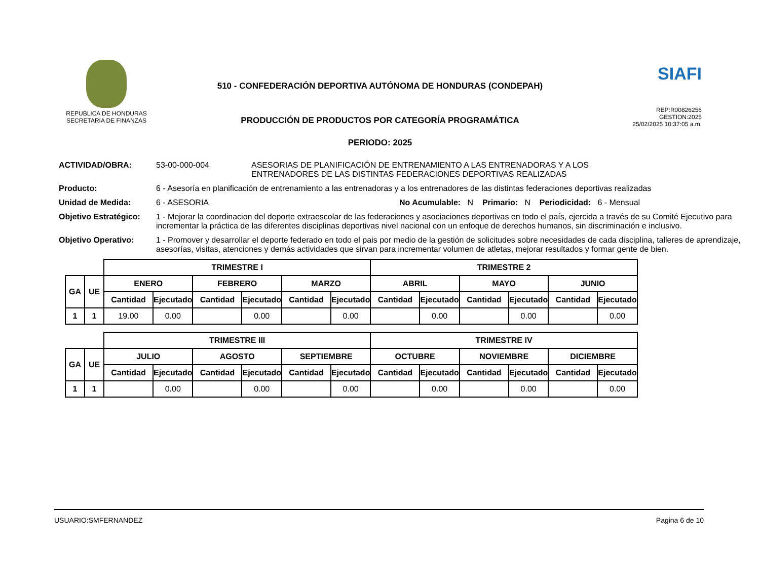REPUBLICA DE HONDURAS
SECRETARIA DE FINANZAS
510 - CONFEDERACIÓN DEPORTIVA AUTÓNOMA DE HONDURAS (CONDEPAH)
PRODUCCIÓN DE PRODUCTOS POR CATEGORÍA PROGRAMÁTICA
PERIODO: 2025
SIAFI
REP:R00826256
GESTION:2025
25/02/2025 10:37:05 a.m.
ACTIVIDAD/OBRA: 53-00-000-004 ASESORIAS DE PLANIFICACIÓN DE ENTRENAMIENTO A LAS ENTRENADORAS Y A LOS ENTRENADORES DE LAS DISTINTAS FEDERACIONES DEPORTIVAS REALIZADAS
Producto: 6 - Asesoría en planificación de entrenamiento a las entrenadoras y a los entrenadores de las distintas federaciones deportivas realizadas
Unidad de Medida: 6 - ASESORIA No Acumulable: N Primario: N Periodicidad: 6 - Mensual
Objetivo Estratégico:
1 - Mejorar la coordinacion del deporte extraescolar de las federaciones y asociaciones deportivas en todo el país, ejercida a través de su Comité Ejecutivo para incrementar la práctica de las diferentes disciplinas deportivas nivel nacional con un enfoque de derechos humanos, sin discriminación e inclusivo.
Objetivo Operativo: 1 - Promover y desarrollar el deporte federado en todo el pais por medio de la gestión de solicitudes sobre necesidades de cada disciplina, talleres de aprendizaje, asesorías, visitas, atenciones y demás actividades que sirvan para incrementar volumen de atletas, mejorar resultados y formar gente de bien.
| | | TRIMESTRE I | | | | | | TRIMESTRE 2 | | | | | |
| GA | UE | ENERO | | FEBRERO | | MARZO | | ABRIL | | MAYO | | JUNIO | |
| | | Cantidad | Ejecutado | Cantidad | Ejecutado | Cantidad | Ejecutado | Cantidad | Ejecutado | Cantidad | Ejecutado | Cantidad | Ejecutado |
| 1 | 1 | 19.00 | 0.00 | | 0.00 | | 0.00 | | 0.00 | | 0.00 | | 0.00 |
| | | TRIMESTRE III | | | | | | TRIMESTRE IV | | | | | |
| GA | UE | JULIO | | AGOSTO | | SEPTIEMBRE | | OCTUBRE | | NOVIEMBRE | | DICIEMBRE | |
| | | Cantidad | Ejecutado | Cantidad | Ejecutado | Cantidad | Ejecutado | Cantidad | Ejecutado | Cantidad | Ejecutado | Cantidad | Ejecutado |
| 1 | 1 | | 0.00 | | 0.00 | | 0.00 | | 0.00 | | 0.00 | | 0.00 |
USUARIO:SMFERNANDEZ Pagina 6 de 10